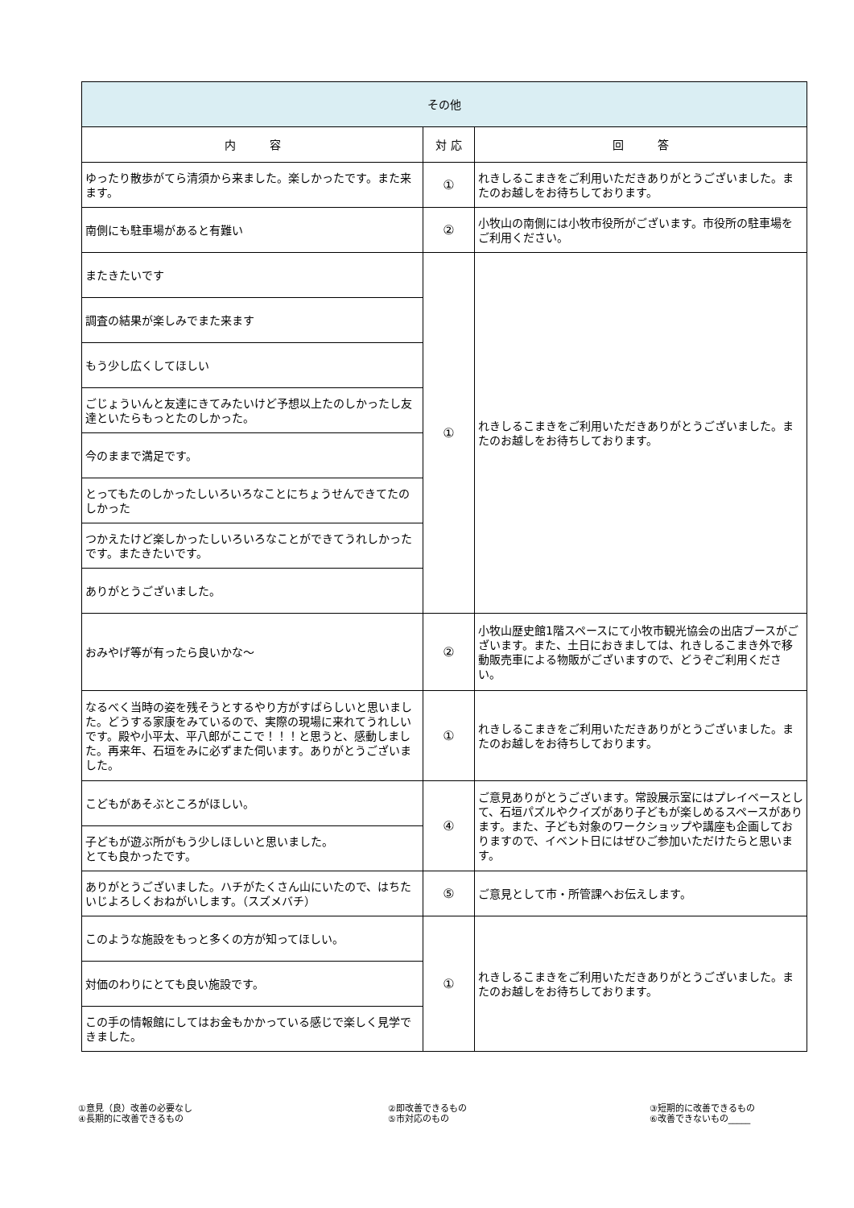| その他 | | |
| --- | --- | --- |
| 内 容 | 対 応 | 回 答 |
| ゆったり散歩がてら清須から来ました。楽しかったです。また来ます。 | ① | れきしるこまきをご利用いただきありがとうございました。またのお越しをお待ちしております。 |
| 南側にも駐車場があると有難い | ② | 小牧山の南側には小牧市役所がございます。市役所の駐車場をご利用ください。 |
| またきたいです | ① | れきしるこまきをご利用いただきありがとうございました。またのお越しをお待ちしております。 |
| 調査の結果が楽しみでまた来ます | | |
| もう少し広くしてほしい | | |
| ごじょういんと友達にきてみたいけど予想以上たのしかったし友達といたらもっとたのしかった。 | | |
| 今のままで満足です。 | | |
| とってもたのしかったしいろいろなことにちょうせんできてたのしかった | | |
| つかえたけど楽しかったしいろいろなことができてうれしかったです。またきたいです。 | | |
| ありがとうございました。 | | |
| おみやげ等が有ったら良いかな～ | ② | 小牧山歴史館1階スペースにて小牧市観光協会の出店ブースがございます。また、土日におきましては、れきしるこまき外で移動販売車による物販がございますので、どうぞご利用ください。 |
| なるべく当時の姿を残そうとするやり方がすばらしいと思いました。どうする家康をみているので、実際の現場に来れてうれしいです。殿や小平太、平八郎がここで！！！と思うと、感動しました。再来年、石垣をみに必ずまた伺います。ありがとうございました。 | ① | れきしるこまきをご利用いただきありがとうございました。またのお越しをお待ちしております。 |
| こどもがあそぶところがほしい。 | ④ | ご意見ありがとうございます。常設展示室にはプレイベースとして、石垣パズルやクイズがあり子どもが楽しめるスペースがあります。また、子ども対象のワークショップや講座も企画しておりますので、イベント日にはぜひご参加いただけたらと思います。 |
| 子どもが遊ぶ所がもう少しほしいと思いました。 とても良かったです。 | | |
| ありがとうございました。ハチがたくさん山にいたので、はちたいじよろしくおねがいします。（スズメバチ） | ⑤ | ご意見として市・所管課へお伝えします。 |
| このような施設をもっと多くの方が知ってほしい。 | ① | れきしるこまきをご利用いただきありがとうございました。またのお越しをお待ちしております。 |
| 対価のわりにとても良い施設です。 | | |
| この手の情報館にしてはお金もかかっている感じで楽しく見学できました。 | | |
①意見（良）改善の必要なし
④長期的に改善できるもの
②即改善できるもの
⑤市対応のもの
③短期的に改善できるもの
⑥改善できないもの_____